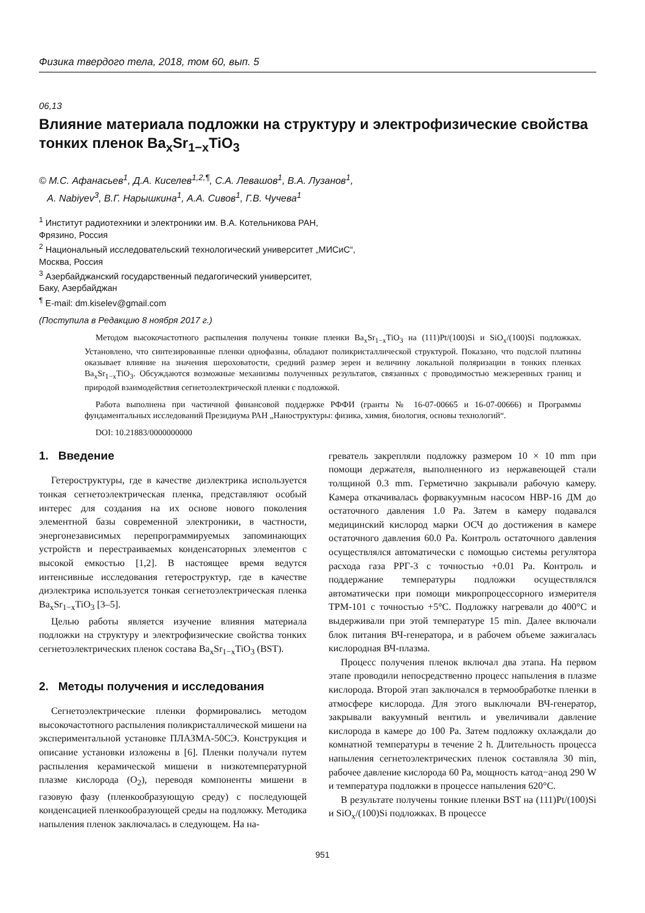Физика твердого тела, 2018, том 60, вып. 5
06,13
Влияние материала подложки на структуру и электрофизические свойства тонких пленок Ba<sub>x</sub>Sr<sub>1−x</sub>TiO<sub>3</sub>
© М.С. Афанасьев<sup>1</sup>, Д.А. Киселев<sup>1,2,¶</sup>, С.А. Левашов<sup>1</sup>, В.А. Лузанов<sup>1</sup>,
А. Nabiyev<sup>3</sup>, В.Г. Нарышкина<sup>1</sup>, А.А. Сивов<sup>1</sup>, Г.В. Чучева<sup>1</sup>
<sup>1</sup> Институт радиотехники и электроники им. В.А. Котельникова РАН,
Фрязино, Россия
<sup>2</sup> Национальный исследовательский технологический университет „МИСиС“,
Москва, Россия
<sup>3</sup> Азербайджанский государственный педагогический университет,
Баку, Азербайджан
<sup>¶</sup> E-mail: dm.kiselev@gmail.com
(Поступила в Редакцию 8 ноября 2017 г.)
Методом высокочастотного распыления получены тонкие пленки Ba<sub>x</sub>Sr<sub>1−x</sub>TiO<sub>3</sub> на (111)Pt/(100)Si и SiO<sub>x</sub>/(100)Si подложках. Установлено, что синтезированные пленки однофазны, обладают поликристаллической структурой. Показано, что подслой платины оказывает влияние на значения шероховатости, средний размер зерен и величину локальной поляризации в тонких пленках Ba<sub>x</sub>Sr<sub>1−x</sub>TiO<sub>3</sub>. Обсуждаются возможные механизмы полученных результатов, связанных с проводимостью межзеренных границ и природой взаимодействия сегнетоэлектрической пленки с подложкой.
Работа выполнена при частичной финансовой поддержке РФФИ (гранты № 16-07-00665 и 16-07-00666) и Программы фундаментальных исследований Президиума РАН „Наноструктуры: физика, химия, биология, основы технологий“.
DOI: 10.21883/0000000000
1. Введение
Гетероструктуры, где в качестве диэлектрика используется тонкая сегнетоэлектрическая пленка, представляют особый интерес для создания на их основе нового поколения элементной базы современной электроники, в частности, энергонезависимых перепрограммируемых запоминающих устройств и перестраиваемых конденсаторных элементов с высокой емкостью [1,2]. В настоящее время ведутся интенсивные исследования гетероструктур, где в качестве диэлектрика используется тонкая сегнетоэлектрическая пленка Ba<sub>x</sub>Sr<sub>1−x</sub>TiO<sub>3</sub> [3–5].
Целью работы является изучение влияния материала подложки на структуру и электрофизические свойства тонких сегнетоэлектрических пленок состава Ba<sub>x</sub>Sr<sub>1−x</sub>TiO<sub>3</sub> (BST).
2. Методы получения и исследования
Сегнетоэлектрические пленки формировались методом высокочастотного распыления поликристаллической мишени на экспериментальной установке ПЛАЗМА-50СЭ. Конструкция и описание установки изложены в [6]. Пленки получали путем распыления керамической мишени в низкотемпературной плазме кислорода (O<sub>2</sub>), переводя компоненты мишени в газовую фазу (пленкообразующую среду) с последующей конденсацией пленкообразующей среды на подложку. Методика напыления пленок заключалась в следующем. На на-
греватель закрепляли подложку размером 10 × 10 mm при помощи держателя, выполненного из нержавеющей стали толщиной 0.3 mm. Герметично закрывали рабочую камеру. Камера откачивалась форвакуумным насосом НВР-16 ДМ до остаточного давления 1.0 Pa. Затем в камеру подавался медицинский кислород марки ОСЧ до достижения в камере остаточного давления 60.0 Pa. Контроль остаточного давления осуществлялся автоматически с помощью системы регулятора расхода газа РРГ-3 с точностью +0.01 Pa. Контроль и поддержание температуры подложки осуществлялся автоматически при помощи микропроцессорного измерителя ТРМ-101 с точностью +5°C. Подложку нагревали до 400°C и выдерживали при этой температуре 15 min. Далее включали блок питания ВЧ-генератора, и в рабочем объеме зажигалась кислородная ВЧ-плазма.
Процесс получения пленок включал два этапа. На первом этапе проводили непосредственно процесс напыления в плазме кислорода. Второй этап заключался в термообработке пленки в атмосфере кислорода. Для этого выключали ВЧ-генератор, закрывали вакуумный вентиль и увеличивали давление кислорода в камере до 100 Pa. Затем подложку охлаждали до комнатной температуры в течение 2 h. Длительность процесса напыления сегнетоэлектрических пленок составляла 30 min, рабочее давление кислорода 60 Pa, мощность катод−анод 290 W и температура подложки в процессе напыления 620°C.
В результате получены тонкие пленки BST на (111)Pt/(100)Si и SiO<sub>x</sub>/(100)Si подложках. В процессе
951